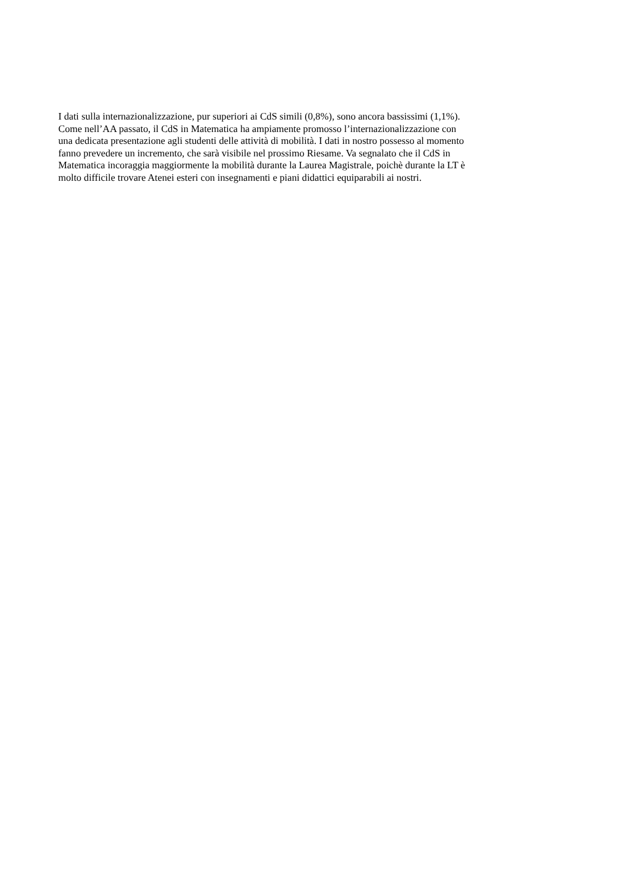I dati sulla internazionalizzazione, pur superiori ai CdS simili (0,8%), sono ancora bassissimi (1,1%).
Come nell’AA passato, il CdS in Matematica ha ampiamente promosso l’internazionalizzazione con
una dedicata presentazione agli studenti delle attività di mobilità. I dati in nostro possesso al momento
fanno prevedere un incremento, che sarà visibile nel prossimo Riesame. Va segnalato che il CdS in
Matematica incoraggia maggiormente la mobilità durante la Laurea Magistrale, poichè durante la LT è
molto difficile trovare Atenei esteri con insegnamenti e piani didattici equiparabili ai nostri.